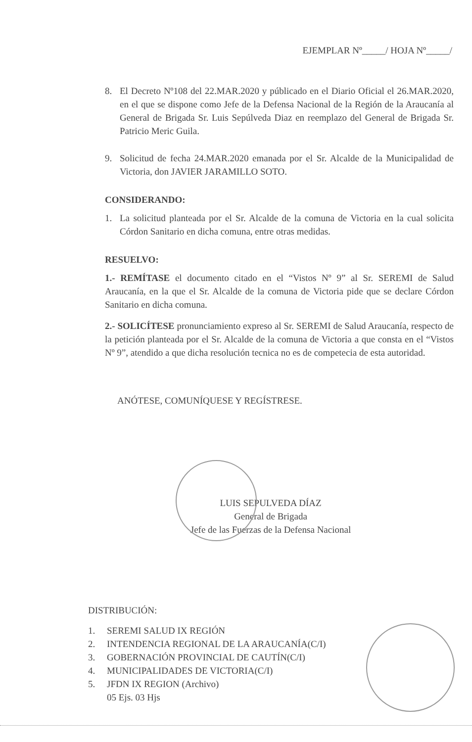EJEMPLAR Nº_____/ HOJA Nº_____/
8. El Decreto Nº108 del 22.MAR.2020 y públicado en el Diario Oficial el 26.MAR.2020, en el que se dispone como Jefe de la Defensa Nacional de la Región de la Araucanía al General de Brigada Sr. Luis Sepúlveda Diaz en reemplazo del General de Brigada Sr. Patricio Meric Guila.
9. Solicitud de fecha 24.MAR.2020 emanada por el Sr. Alcalde de la Municipalidad de Victoria, don JAVIER JARAMILLO SOTO.
CONSIDERANDO:
1. La solicitud planteada por el Sr. Alcalde de la comuna de Victoria en la cual solicita Córdon Sanitario en dicha comuna, entre otras medidas.
RESUELVO:
1.- REMÍTASE el documento citado en el “Vistos Nº 9” al Sr. SEREMI de Salud Araucanía, en la que el Sr. Alcalde de la comuna de Victoria pide que se declare Córdon Sanitario en dicha comuna.
2.- SOLICÍTESE pronunciamiento expreso al Sr. SEREMI de Salud Araucanía, respecto de la petición planteada por el Sr. Alcalde de la comuna de Victoria a que consta en el “Vistos Nº 9”, atendido a que dicha resolución tecnica no es de competecia de esta autoridad.
ANÓTESE, COMUNÍQUESE Y REGÍSTRESE.
LUIS SEPULVEDA DÍAZ
General de Brigada
Jefe de las Fuerzas de la Defensa Nacional
DISTRIBUCIÓN:
1. SEREMI SALUD IX REGIÓN
2. INTENDENCIA REGIONAL DE LA ARAUCANÍA(C/I)
3. GOBERNACIÓN PROVINCIAL DE CAUTÍN(C/I)
4. MUNICIPALIDADES DE VICTORIA(C/I)
5. JFDN IX REGION (Archivo)
05 Ejs. 03 Hjs